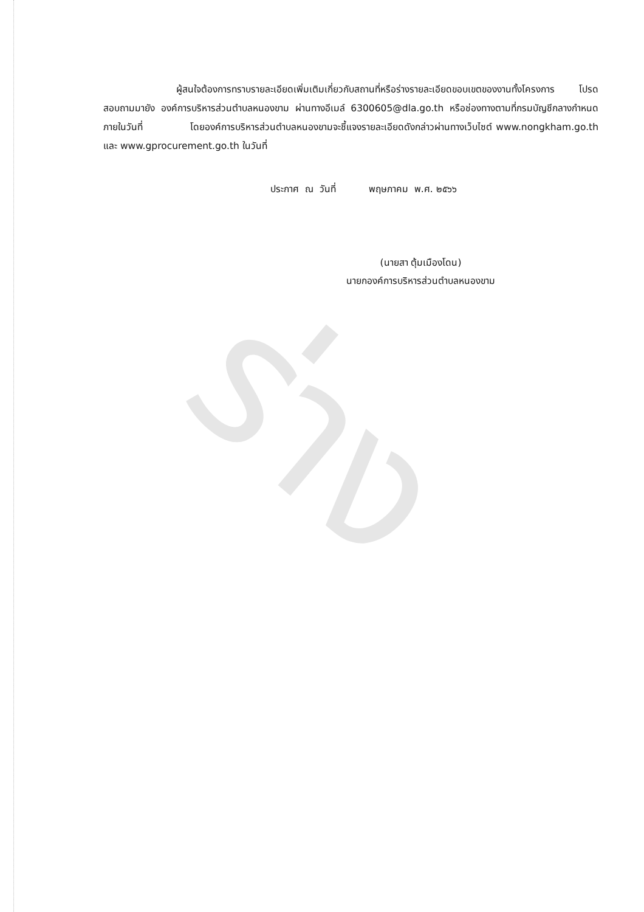ร่าง
ผู้สนใจต้องการทราบรายละเอียดเพิ่มเติมเกี่ยวกับสถานที่หรือร่างรายละเอียดขอบเขตของงานทั้งโครงการ โปรดสอบถามมายัง องค์การบริหารส่วนตำบลหนองขาม ผ่านทางอีเมล์ 6300605@dla.go.th หรือช่องทางตามที่กรมบัญชีกลางกำหนดภายในวันที่ โดยองค์การบริหารส่วนตำบลหนองขามจะชี้แจงรายละเอียดดังกล่าวผ่านทางเว็บไซต์ www.nongkham.go.th และ www.gprocurement.go.th ในวันที่
ประกาศ ณ วันที่ พฤษภาคม พ.ศ. ๒๕๖๖
(นายสา ตุ้มเมืองโดน)
นายกองค์การบริหารส่วนตำบลหนองขาม